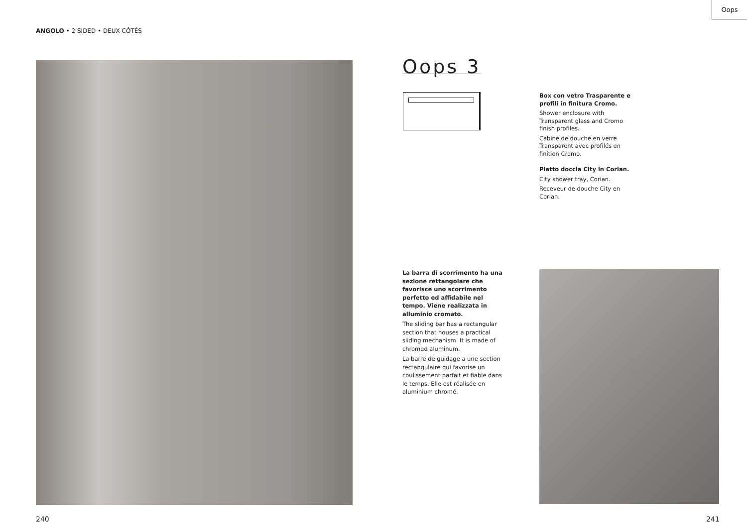Oops
ANGOLO • 2 SIDED • DEUX CÔTÉS
Oops 3
Box con vetro Trasparente e profili in finitura Cromo.
Shower enclosure with Transparent glass and Cromo finish profiles.
Cabine de douche en verre Transparent avec profilés en finition Cromo.
Piatto doccia City in Corian.
City shower tray, Corian.
Receveur de douche City en Corian.
La barra di scorrimento ha una sezione rettangolare che favorisce uno scorrimento perfetto ed affidabile nel tempo. Viene realizzata in alluminio cromato.
The sliding bar has a rectangular section that houses a practical sliding mechanism. It is made of chromed aluminum.
La barre de guidage a une section rectangulaire qui favorise un coulissement parfait et fiable dans le temps. Elle est réalisée en aluminium chromé.
240 241